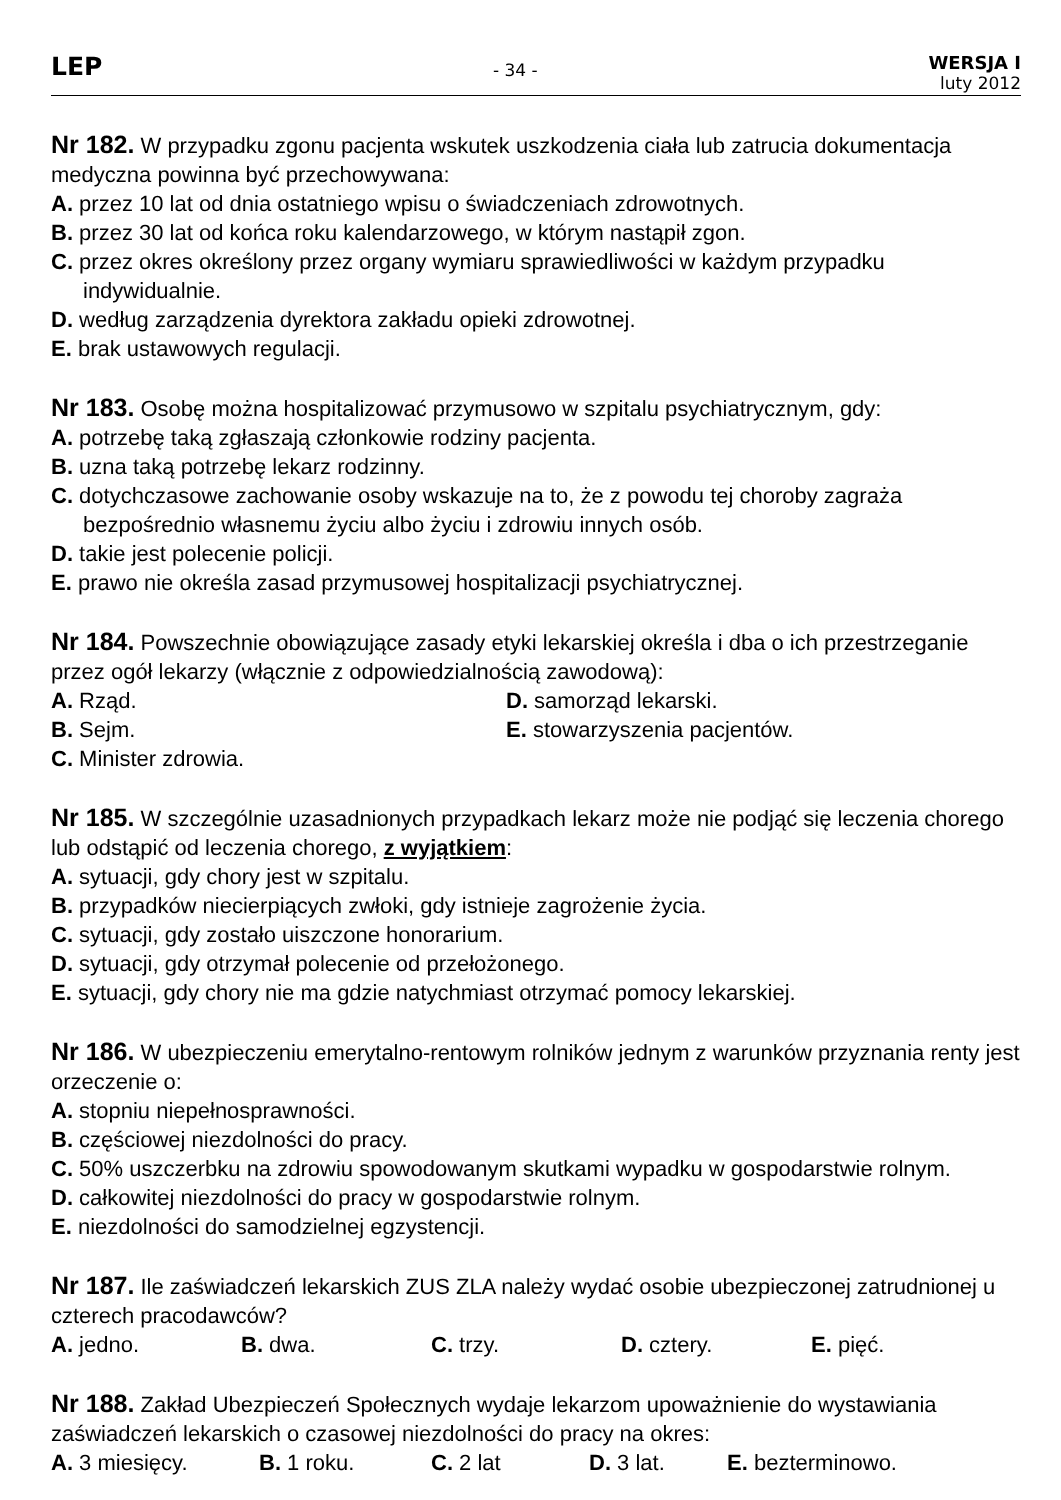LEP
- 34 -
WERSJA I
luty 2012
Nr 182. W przypadku zgonu pacjenta wskutek uszkodzenia ciała lub zatrucia dokumentacja medyczna powinna być przechowywana:
A. przez 10 lat od dnia ostatniego wpisu o świadczeniach zdrowotnych.
B. przez 30 lat od końca roku kalendarzowego, w którym nastąpił zgon.
C. przez okres określony przez organy wymiaru sprawiedliwości w każdym przypadku indywidualnie.
D. według zarządzenia dyrektora zakładu opieki zdrowotnej.
E. brak ustawowych regulacji.
Nr 183. Osobę można hospitalizować przymusowo w szpitalu psychiatrycznym, gdy:
A. potrzebę taką zgłaszają członkowie rodziny pacjenta.
B. uzna taką potrzebę lekarz rodzinny.
C. dotychczasowe zachowanie osoby wskazuje na to, że z powodu tej choroby zagraża bezpośrednio własnemu życiu albo życiu i zdrowiu innych osób.
D. takie jest polecenie policji.
E. prawo nie określa zasad przymusowej hospitalizacji psychiatrycznej.
Nr 184. Powszechnie obowiązujące zasady etyki lekarskiej określa i dba o ich przestrzeganie przez ogół lekarzy (włącznie z odpowiedzialnością zawodową):
A. Rząd. D. samorząd lekarski. B. Sejm. E. stowarzyszenia pacjentów. C. Minister zdrowia.
Nr 185. W szczególnie uzasadnionych przypadkach lekarz może nie podjąć się leczenia chorego lub odstąpić od leczenia chorego, z wyjątkiem:
A. sytuacji, gdy chory jest w szpitalu.
B. przypadków niecierpiących zwłoki, gdy istnieje zagrożenie życia.
C. sytuacji, gdy zostało uiszczone honorarium.
D. sytuacji, gdy otrzymał polecenie od przełożonego.
E. sytuacji, gdy chory nie ma gdzie natychmiast otrzymać pomocy lekarskiej.
Nr 186. W ubezpieczeniu emerytalno-rentowym rolników jednym z warunków przyznania renty jest orzeczenie o:
A. stopniu niepełnosprawności.
B. częściowej niezdolności do pracy.
C. 50% uszczerbku na zdrowiu spowodowanym skutkami wypadku w gospodarstwie rolnym.
D. całkowitej niezdolności do pracy w gospodarstwie rolnym.
E. niezdolności do samodzielnej egzystencji.
Nr 187. Ile zaświadczeń lekarskich ZUS ZLA należy wydać osobie ubezpieczonej zatrudnionej u czterech pracodawców?
A. jedno. B. dwa. C. trzy. D. cztery. E. pięć.
Nr 188. Zakład Ubezpieczeń Społecznych wydaje lekarzom upoważnienie do wystawiania zaświadczeń lekarskich o czasowej niezdolności do pracy na okres:
A. 3 miesięcy. B. 1 roku. C. 2 lat D. 3 lat. E. bezterminowo.